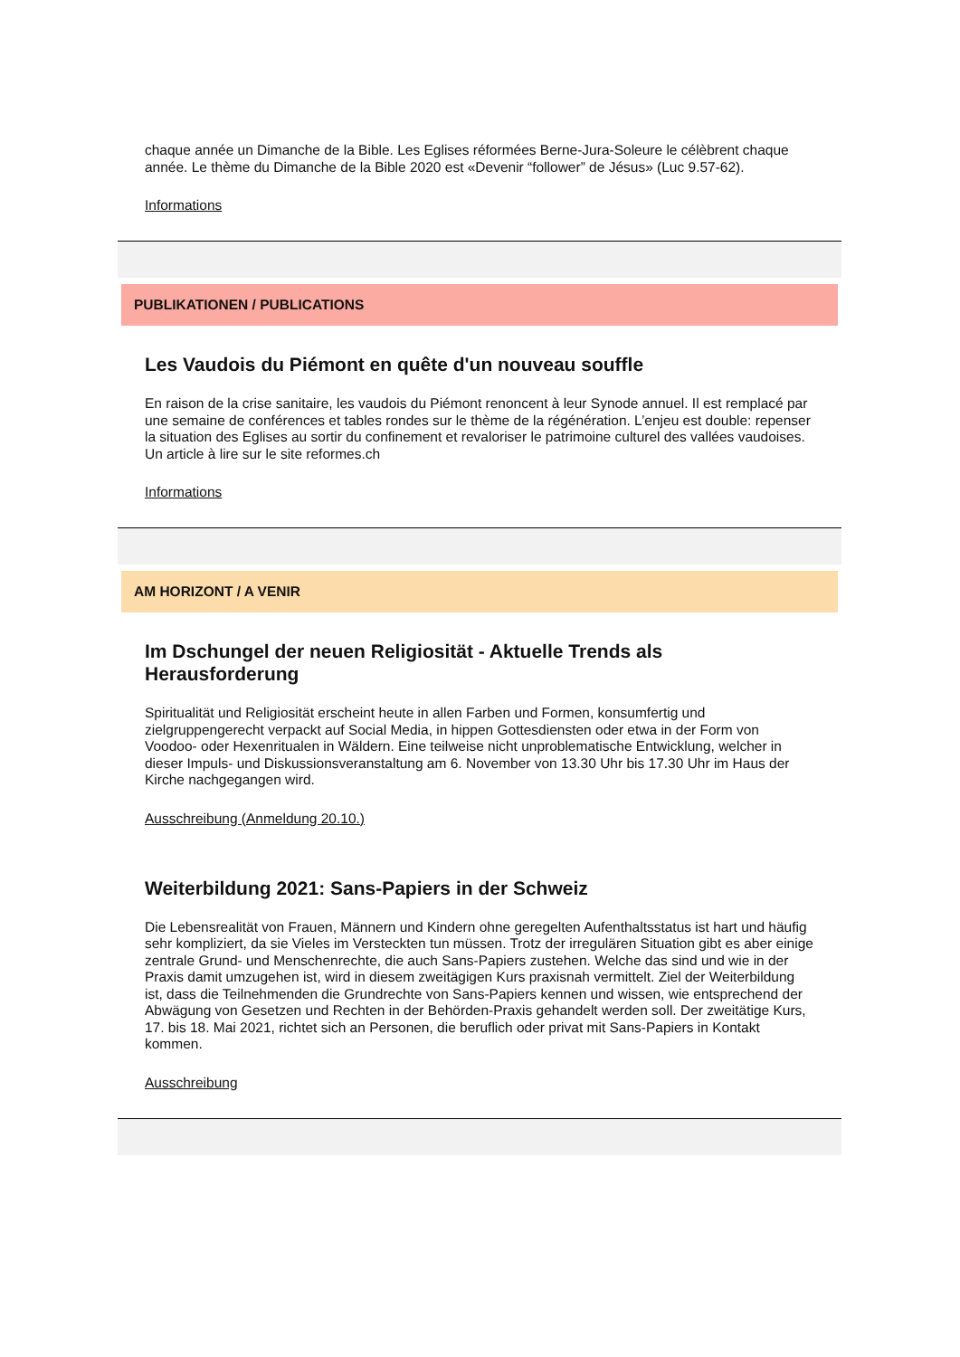chaque année un Dimanche de la Bible. Les Eglises réformées Berne-Jura-Soleure le célèbrent chaque année. Le thème du Dimanche de la Bible 2020 est «Devenir “follower” de Jésus» (Luc 9.57-62).
Informations
PUBLIKATIONEN / PUBLICATIONS
Les Vaudois du Piémont en quête d'un nouveau souffle
En raison de la crise sanitaire, les vaudois du Piémont renoncent à leur Synode annuel. Il est remplacé par une semaine de conférences et tables rondes sur le thème de la régénération. L’enjeu est double: repenser la situation des Eglises au sortir du confinement et revaloriser le patrimoine culturel des vallées vaudoises. Un article à lire sur le site reformes.ch
Informations
AM HORIZONT / A VENIR
Im Dschungel der neuen Religiosität - Aktuelle Trends als Herausforderung
Spiritualität und Religiosität erscheint heute in allen Farben und Formen, konsumfertig und zielgruppengerecht verpackt auf Social Media, in hippen Gottesdiensten oder etwa in der Form von Voodoo- oder Hexenritualen in Wäldern. Eine teilweise nicht unproblematische Entwicklung, welcher in dieser Impuls- und Diskussionsveranstaltung am 6. November von 13.30 Uhr bis 17.30 Uhr im Haus der Kirche nachgegangen wird.
Ausschreibung (Anmeldung 20.10.)
Weiterbildung 2021: Sans-Papiers in der Schweiz
Die Lebensrealität von Frauen, Männern und Kindern ohne geregelten Aufenthaltsstatus ist hart und häufig sehr kompliziert, da sie Vieles im Versteckten tun müssen. Trotz der irregulären Situation gibt es aber einige zentrale Grund- und Menschenrechte, die auch Sans-Papiers zustehen. Welche das sind und wie in der Praxis damit umzugehen ist, wird in diesem zweitägigen Kurs praxisnah vermittelt. Ziel der Weiterbildung ist, dass die Teilnehmenden die Grundrechte von Sans-Papiers kennen und wissen, wie entsprechend der Abwägung von Gesetzen und Rechten in der Behörden-Praxis gehandelt werden soll. Der zweitätige Kurs, 17. bis 18. Mai 2021, richtet sich an Personen, die beruflich oder privat mit Sans-Papiers in Kontakt kommen.
Ausschreibung